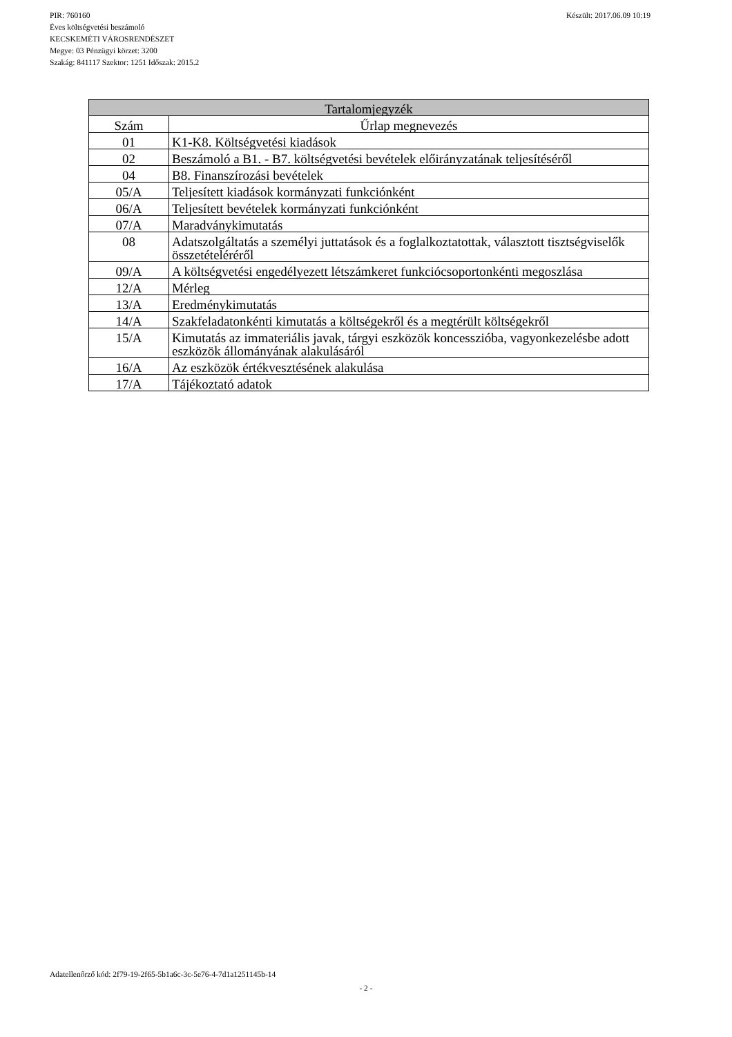Készült: 2017.06.09 10:19
PIR: 760160
Éves költségvetési beszámoló
KECSKEMÉTI VÁROSRENDÉSZET
Megye: 03 Pénzügyi körzet: 3200
Szakág: 841117 Szektor: 1251 Időszak: 2015.2
| Tartalomjegyzék | |
| --- | --- |
| Szám | Űrlap megnevezés |
| 01 | K1-K8. Költségvetési kiadások |
| 02 | Beszámoló a B1. - B7. költségvetési bevételek előirányzatának teljesítéséről |
| 04 | B8. Finanszírozási bevételek |
| 05/A | Teljesített kiadások kormányzati funkciónként |
| 06/A | Teljesített bevételek kormányzati funkciónként |
| 07/A | Maradványkimutatás |
| 08 | Adatszolgáltatás a személyi juttatások és a foglalkoztatottak, választott tisztségviselők összetételéréről |
| 09/A | A költségvetési engedélyezett létszámkeret funkciócsoportonkénti megoszlása |
| 12/A | Mérleg |
| 13/A | Eredménykimutatás |
| 14/A | Szakfeladatonkénti kimutatás a költségekről és a megtérült költségekről |
| 15/A | Kimutatás az immateriális javak, tárgyi eszközök koncesszióba, vagyonkezelésbe adott eszközök állományának alakulásáról |
| 16/A | Az eszközök értékvesztésének alakulása |
| 17/A | Tájékoztató adatok |
Adatellenőrző kód: 2f79-19-2f65-5b1a6c-3c-5e76-4-7d1a1251145b-14
- 2 -